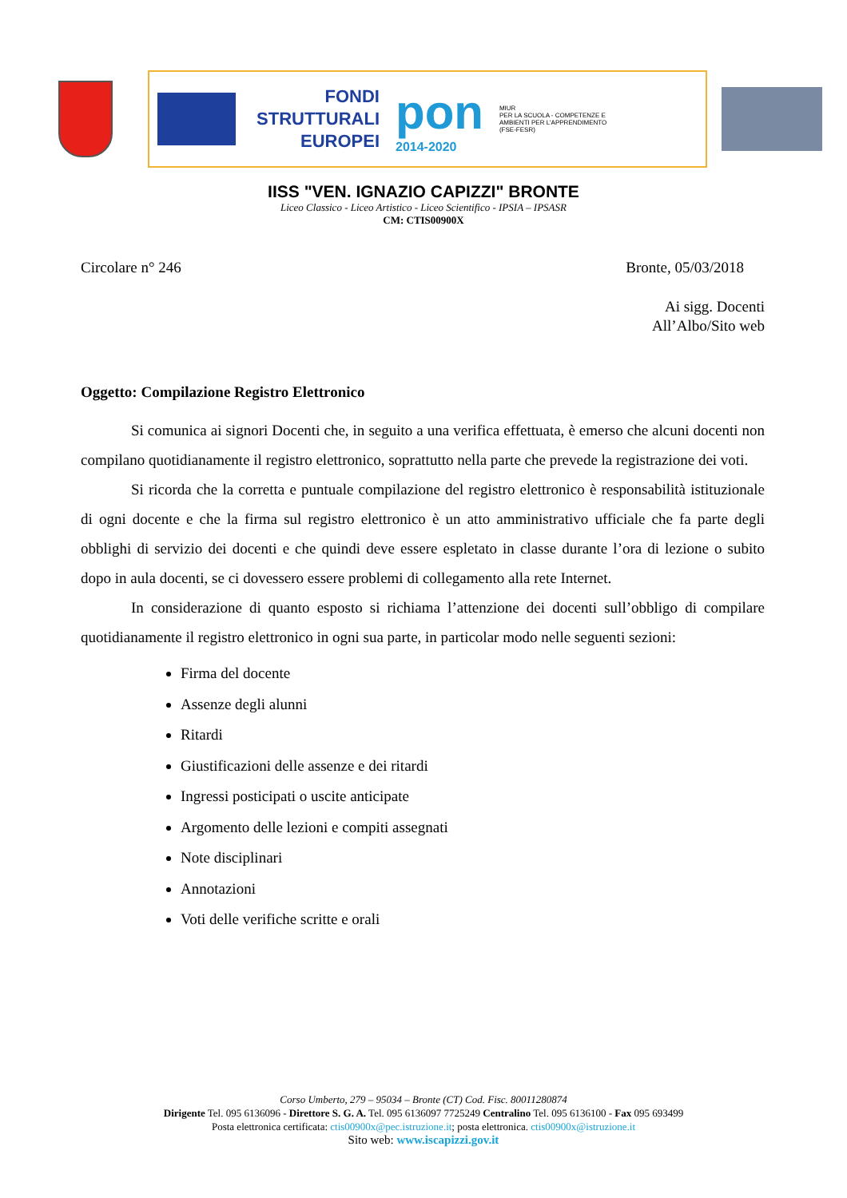FONDI
STRUTTURALI
EUROPEI
pon
2014-2020
MIUR
PER LA SCUOLA - COMPETENZE E AMBIENTI PER L'APPRENDIMENTO (FSE-FESR)
IISS "VEN. IGNAZIO CAPIZZI" BRONTE
Liceo Classico - Liceo Artistico - Liceo Scientifico - IPSIA – IPSASR
CM: CTIS00900X
Circolare n° 246 Bronte, 05/03/2018
Ai sigg. Docenti
All’Albo/Sito web
Oggetto: Compilazione Registro Elettronico
Si comunica ai signori Docenti che, in seguito a una verifica effettuata, è emerso che alcuni docenti non compilano quotidianamente il registro elettronico, soprattutto nella parte che prevede la registrazione dei voti.
Si ricorda che la corretta e puntuale compilazione del registro elettronico è responsabilità istituzionale di ogni docente e che la firma sul registro elettronico è un atto amministrativo ufficiale che fa parte degli obblighi di servizio dei docenti e che quindi deve essere espletato in classe durante l’ora di lezione o subito dopo in aula docenti, se ci dovessero essere problemi di collegamento alla rete Internet.
In considerazione di quanto esposto si richiama l’attenzione dei docenti sull’obbligo di compilare quotidianamente il registro elettronico in ogni sua parte, in particolar modo nelle seguenti sezioni:
Firma del docente
Assenze degli alunni
Ritardi
Giustificazioni delle assenze e dei ritardi
Ingressi posticipati o uscite anticipate
Argomento delle lezioni e compiti assegnati
Note disciplinari
Annotazioni
Voti delle verifiche scritte e orali
Corso Umberto, 279 – 95034 – Bronte (CT) Cod. Fisc. 80011280874
Dirigente Tel. 095 6136096 - Direttore S. G. A. Tel. 095 6136097 7725249 Centralino Tel. 095 6136100 - Fax 095 693499
Posta elettronica certificata: ctis00900x@pec.istruzione.it; posta elettronica. ctis00900x@istruzione.it
Sito web: www.iscapizzi.gov.it